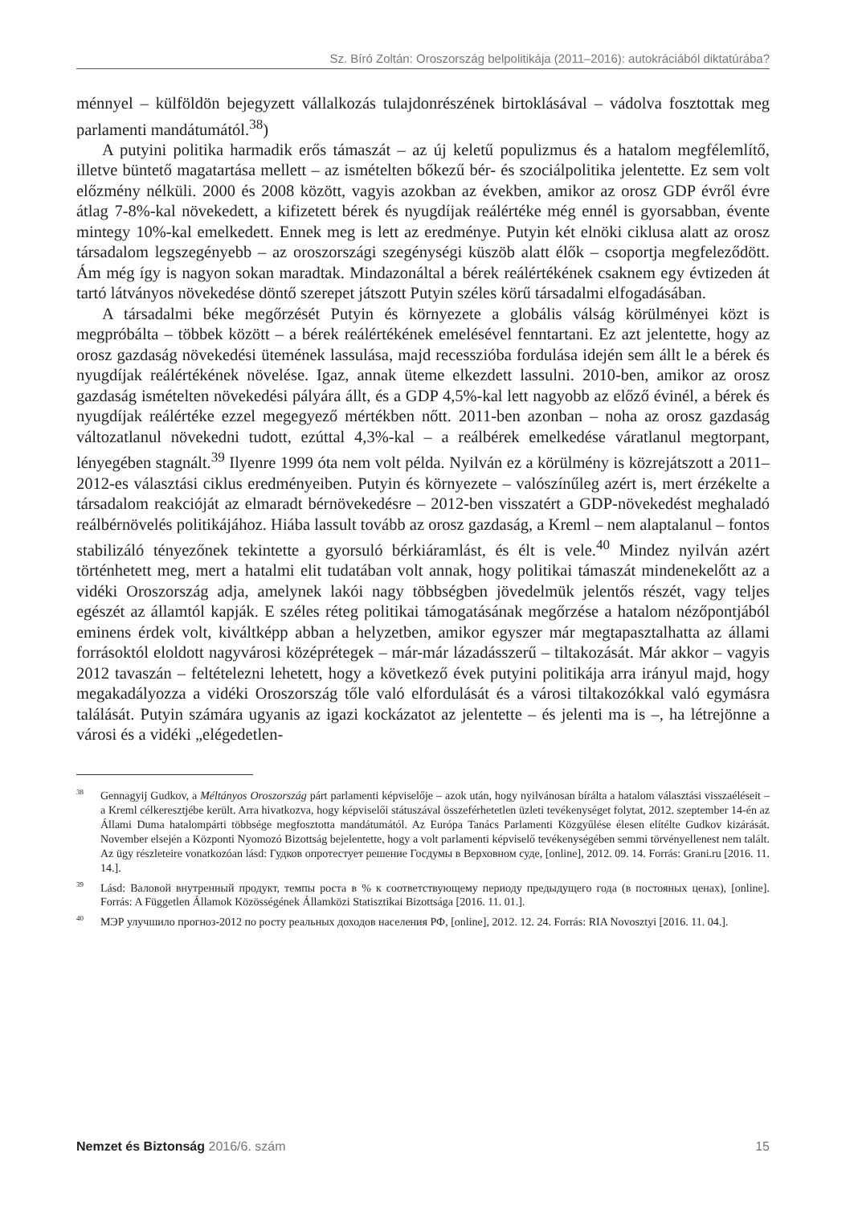Sz. Bíró Zoltán: Oroszország belpolitikája (2011–2016): autokráciából diktatúrába?
ménnyel – külföldön bejegyzett vállalkozás tulajdonrészének birtoklásával – vádolva fosztottak meg parlamenti mandátumától.<sup>38</sup>)
A putyini politika harmadik erős támaszát – az új keletű populizmus és a hatalom megfélemlítő, illetve büntető magatartása mellett – az ismételten bőkezű bér- és szociálpolitika jelentette. Ez sem volt előzmény nélküli. 2000 és 2008 között, vagyis azokban az években, amikor az orosz GDP évről évre átlag 7-8%-kal növekedett, a kifizetett bérek és nyugdíjak reálértéke még ennél is gyorsabban, évente mintegy 10%-kal emelkedett. Ennek meg is lett az eredménye. Putyin két elnöki ciklusa alatt az orosz társadalom legszegényebb – az oroszországi szegénységi küszöb alatt élők – csoportja megfeleződött. Ám még így is nagyon sokan maradtak. Mindazonáltal a bérek reálértékének csaknem egy évtizeden át tartó látványos növekedése döntő szerepet játszott Putyin széles körű társadalmi elfogadásában.
A társadalmi béke megőrzését Putyin és környezete a globális válság körülményei közt is megpróbálta – többek között – a bérek reálértékének emelésével fenntartani. Ez azt jelentette, hogy az orosz gazdaság növekedési ütemének lassulása, majd recesszióba fordulása idején sem állt le a bérek és nyugdíjak reálértékének növelése. Igaz, annak üteme elkezdett lassulni. 2010-ben, amikor az orosz gazdaság ismételten növekedési pályára állt, és a GDP 4,5%-kal lett nagyobb az előző évinél, a bérek és nyugdíjak reálértéke ezzel megegyező mértékben nőtt. 2011-ben azonban – noha az orosz gazdaság változatlanul növekedni tudott, ezúttal 4,3%-kal – a reálbérek emelkedése váratlanul megtorpant, lényegében stagnált.<sup>39</sup> Ilyenre 1999 óta nem volt példa. Nyilván ez a körülmény is közrejátszott a 2011–2012-es választási ciklus eredményeiben. Putyin és környezete – valószínűleg azért is, mert érzékelte a társadalom reakcióját az elmaradt bérnövekedésre – 2012-ben visszatért a GDP-növekedést meghaladó reálbérnövelés politikájához. Hiába lassult tovább az orosz gazdaság, a Kreml – nem alaptalanul – fontos stabilizáló tényezőnek tekintette a gyorsuló bérkiáramlást, és élt is vele.<sup>40</sup> Mindez nyilván azért történhetett meg, mert a hatalmi elit tudatában volt annak, hogy politikai támaszát mindenekelőtt az a vidéki Oroszország adja, amelynek lakói nagy többségben jövedelmük jelentős részét, vagy teljes egészét az államtól kapják. E széles réteg politikai támogatásának megőrzése a hatalom nézőpontjából eminens érdek volt, kiváltképp abban a helyzetben, amikor egyszer már megtapasztalhatta az állami forrásoktól eloldott nagyvárosi középrétegek – már-már lázadásszerű – tiltakozását. Már akkor – vagyis 2012 tavaszán – feltételezni lehetett, hogy a következő évek putyini politikája arra irányul majd, hogy megakadályozza a vidéki Oroszország tőle való elfordulását és a városi tiltakozókkal való egymásra találását. Putyin számára ugyanis az igazi kockázatot az jelentette – és jelenti ma is –, ha létrejönne a városi és a vidéki „elégedetlen-
<sup>38</sup> Gennagyij Gudkov, a Méltányos Oroszország párt parlamenti képviselője – azok után, hogy nyilvánosan bírálta a hatalom választási visszaéléseit – a Kreml célkeresztjébe került. Arra hivatkozva, hogy képviselői státuszával összeférhetetlen üzleti tevékenységet folytat, 2012. szeptember 14-én az Állami Duma hatalompárti többsége megfosztotta mandátumától. Az Európa Tanács Parlamenti Közgyűlése élesen elítélte Gudkov kizárását. November elsején a Központi Nyomozó Bizottság bejelentette, hogy a volt parlamenti képviselő tevékenységében semmi törvényellenest nem talált. Az ügy részleteire vonatkozóan lásd: Гудков опротестует решение Госдумы в Верховном суде, [online], 2012. 09. 14. Forrás: Grani.ru [2016. 11. 14.].
<sup>39</sup> Lásd: Валовой внутренный продукт, темпы роста в % к соответствующему периоду предыдущего года (в постояных ценах), [online]. Forrás: A Független Államok Közösségének Államközi Statisztikai Bizottsága [2016. 11. 01.].
<sup>40</sup> МЭР улучшило прогноз-2012 по росту реальных доходов населения РФ, [online], 2012. 12. 24. Forrás: RIA Novosztyi [2016. 11. 04.].
Nemzet és Biztonság 2016/6. szám 15